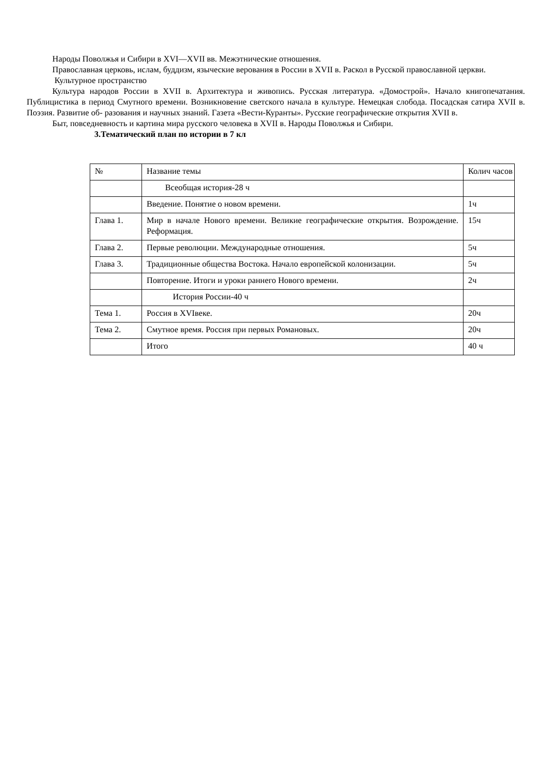Народы Поволжья и Сибири в XVI—XVII вв. Межэтнические отношения.
Православная церковь, ислам, буддизм, языческие верования в России в XVII в. Раскол в Русской православной церкви.
Культурное пространство
Культура народов России в XVII в. Архитектура и живопись. Русская литература. «Домострой». Начало книгопечатания. Публицистика в период Смутного времени. Возникновение светского начала в культуре. Немецкая слобода. Посадская сатира XVII в. Поэзия. Развитие об- разования и научных знаний. Газета «Вести-Куранты». Русские географические открытия XVII в.
Быт, повседневность и картина мира русского человека в XVII в. Народы Поволжья и Сибири.
3.Тематический план по истории в 7 кл
| № | Название темы | Колич часов |
| | Всеобщая история-28 ч | |
| | Введение. Понятие о новом времени. | 1ч |
| Глава 1. | Мир в начале Нового времени. Великие географические открытия. Возрождение. Реформация. | 15ч |
| Глава 2. | Первые революции. Международные отношения. | 5ч |
| Глава 3. | Традиционные общества Востока. Начало европейской колонизации. | 5ч |
| | Повторение. Итоги и уроки раннего Нового времени. | 2ч |
| | История России-40 ч | |
| Тема 1. | Россия в XVIвеке. | 20ч |
| Тема 2. | Смутное время. Россия при первых Романовых. | 20ч |
| | Итого | 40 ч |